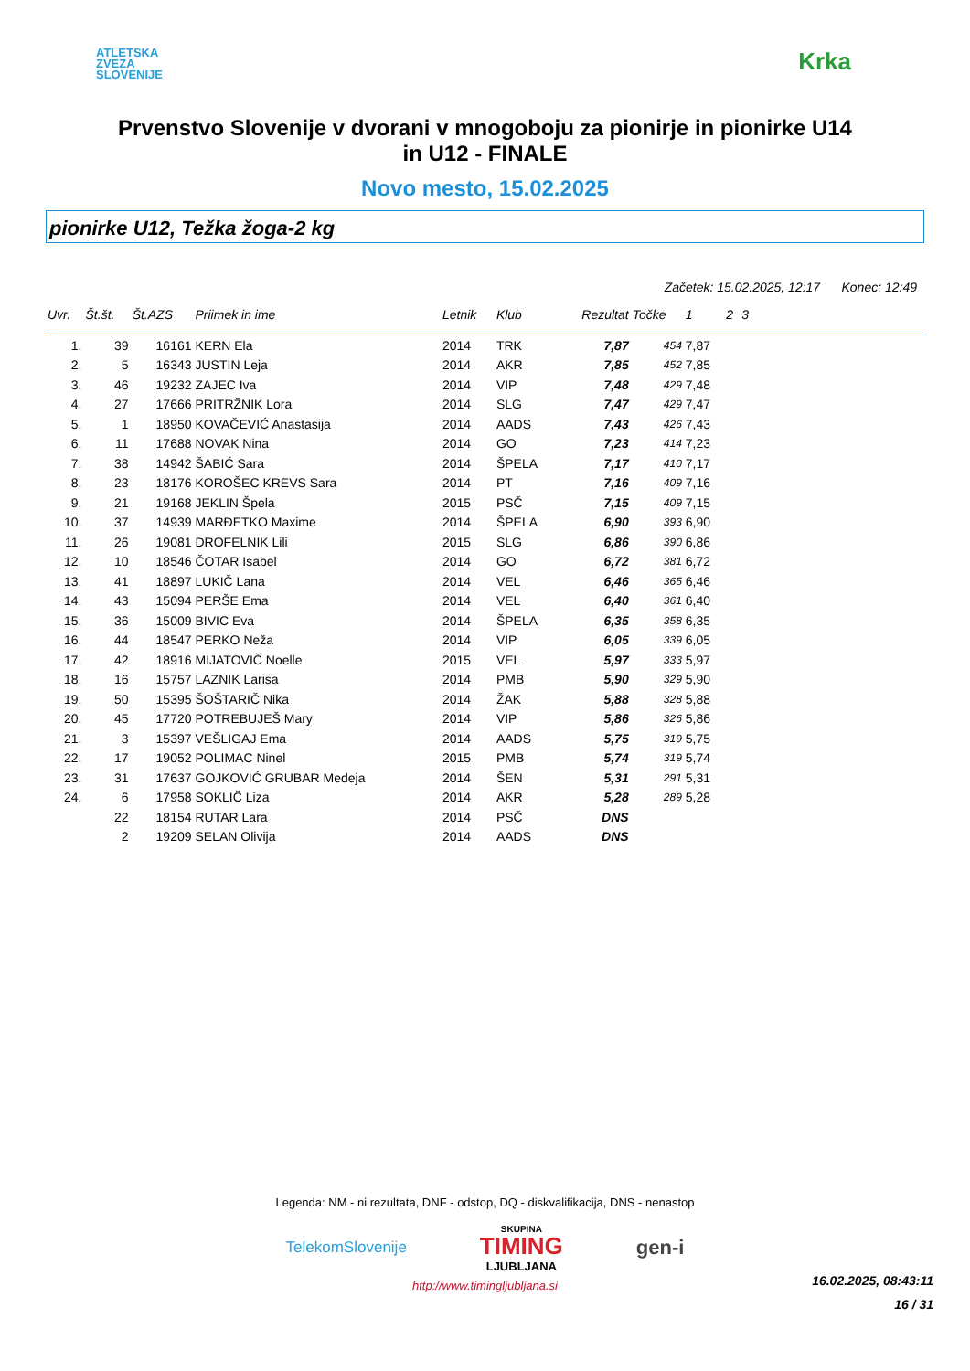ATLETSKA
ZVEZA
SLOVENIJE
Krka
Prvenstvo Slovenije v dvorani v mnogoboju za pionirje in pionirke U14
in U12 - FINALE
Novo mesto, 15.02.2025
pionirke U12, Težka žoga-2 kg
Začetek: 15.02.2025, 12:17 Konec: 12:49
| Uvr. | Št.št. | Št.AZS | Priimek in ime | Letnik | Klub | Rezultat | Točke | 1 | 2 | 3 | |
| --- | --- | --- | --- | --- | --- | --- | --- | --- | --- | --- | --- |
| 1. | 39 | 16161 | KERN Ela | 2014 | TRK | 7,87 | 454 | 7,87 | | | |
| 2. | 5 | 16343 | JUSTIN Leja | 2014 | AKR | 7,85 | 452 | 7,85 | | | |
| 3. | 46 | 19232 | ZAJEC Iva | 2014 | VIP | 7,48 | 429 | 7,48 | | | |
| 4. | 27 | 17666 | PRITRŽNIK Lora | 2014 | SLG | 7,47 | 429 | 7,47 | | | |
| 5. | 1 | 18950 | KOVAČEVIĆ Anastasija | 2014 | AADS | 7,43 | 426 | 7,43 | | | |
| 6. | 11 | 17688 | NOVAK Nina | 2014 | GO | 7,23 | 414 | 7,23 | | | |
| 7. | 38 | 14942 | ŠABIĆ Sara | 2014 | ŠPELA | 7,17 | 410 | 7,17 | | | |
| 8. | 23 | 18176 | KOROŠEC KREVS Sara | 2014 | PT | 7,16 | 409 | 7,16 | | | |
| 9. | 21 | 19168 | JEKLIN Špela | 2015 | PSČ | 7,15 | 409 | 7,15 | | | |
| 10. | 37 | 14939 | MARĐETKO Maxime | 2014 | ŠPELA | 6,90 | 393 | 6,90 | | | |
| 11. | 26 | 19081 | DROFELNIK Lili | 2015 | SLG | 6,86 | 390 | 6,86 | | | |
| 12. | 10 | 18546 | ČOTAR Isabel | 2014 | GO | 6,72 | 381 | 6,72 | | | |
| 13. | 41 | 18897 | LUKIČ Lana | 2014 | VEL | 6,46 | 365 | 6,46 | | | |
| 14. | 43 | 15094 | PERŠE Ema | 2014 | VEL | 6,40 | 361 | 6,40 | | | |
| 15. | 36 | 15009 | BIVIC Eva | 2014 | ŠPELA | 6,35 | 358 | 6,35 | | | |
| 16. | 44 | 18547 | PERKO Neža | 2014 | VIP | 6,05 | 339 | 6,05 | | | |
| 17. | 42 | 18916 | MIJATOVIČ Noelle | 2015 | VEL | 5,97 | 333 | 5,97 | | | |
| 18. | 16 | 15757 | LAZNIK Larisa | 2014 | PMB | 5,90 | 329 | 5,90 | | | |
| 19. | 50 | 15395 | ŠOŠTARIČ Nika | 2014 | ŽAK | 5,88 | 328 | 5,88 | | | |
| 20. | 45 | 17720 | POTREBUJEŠ Mary | 2014 | VIP | 5,86 | 326 | 5,86 | | | |
| 21. | 3 | 15397 | VEŠLIGAJ Ema | 2014 | AADS | 5,75 | 319 | 5,75 | | | |
| 22. | 17 | 19052 | POLIMAC Ninel | 2015 | PMB | 5,74 | 319 | 5,74 | | | |
| 23. | 31 | 17637 | GOJKOVIĆ GRUBAR Medeja | 2014 | ŠEN | 5,31 | 291 | 5,31 | | | |
| 24. | 6 | 17958 | SOKLIČ Liza | 2014 | AKR | 5,28 | 289 | 5,28 | | | |
| | 22 | 18154 | RUTAR Lara | 2014 | PSČ | DNS | | | | | |
| | 2 | 19209 | SELAN Olivija | 2014 | AADS | DNS | | | | | |
Legenda: NM - ni rezultata, DNF - odstop, DQ - diskvalifikacija, DNS - nenastop
TelekomSlovenije SKUPINA
TIMING
LJUBLJANA gen-i
http://www.timingljubljana.si
16.02.2025, 08:43:11
16 / 31